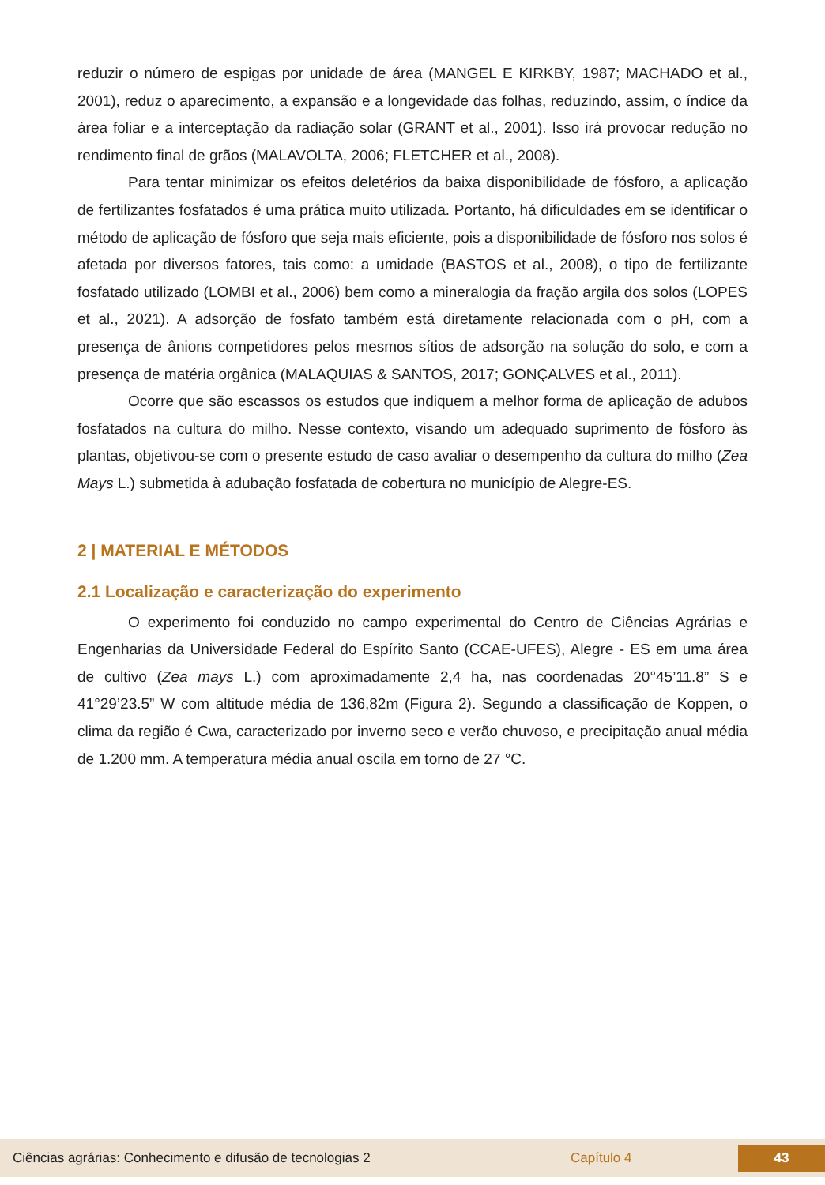reduzir o número de espigas por unidade de área (MANGEL E KIRKBY, 1987; MACHADO et al., 2001), reduz o aparecimento, a expansão e a longevidade das folhas, reduzindo, assim, o índice da área foliar e a interceptação da radiação solar (GRANT et al., 2001). Isso irá provocar redução no rendimento final de grãos (MALAVOLTA, 2006; FLETCHER et al., 2008).
Para tentar minimizar os efeitos deletérios da baixa disponibilidade de fósforo, a aplicação de fertilizantes fosfatados é uma prática muito utilizada. Portanto, há dificuldades em se identificar o método de aplicação de fósforo que seja mais eficiente, pois a disponibilidade de fósforo nos solos é afetada por diversos fatores, tais como: a umidade (BASTOS et al., 2008), o tipo de fertilizante fosfatado utilizado (LOMBI et al., 2006) bem como a mineralogia da fração argila dos solos (LOPES et al., 2021). A adsorção de fosfato também está diretamente relacionada com o pH, com a presença de ânions competidores pelos mesmos sítios de adsorção na solução do solo, e com a presença de matéria orgânica (MALAQUIAS & SANTOS, 2017; GONÇALVES et al., 2011).
Ocorre que são escassos os estudos que indiquem a melhor forma de aplicação de adubos fosfatados na cultura do milho. Nesse contexto, visando um adequado suprimento de fósforo às plantas, objetivou-se com o presente estudo de caso avaliar o desempenho da cultura do milho (Zea Mays L.) submetida à adubação fosfatada de cobertura no município de Alegre-ES.
2 | MATERIAL E MÉTODOS
2.1 Localização e caracterização do experimento
O experimento foi conduzido no campo experimental do Centro de Ciências Agrárias e Engenharias da Universidade Federal do Espírito Santo (CCAE-UFES), Alegre - ES em uma área de cultivo (Zea mays L.) com aproximadamente 2,4 ha, nas coordenadas 20°45’11.8” S e 41°29’23.5” W com altitude média de 136,82m (Figura 2). Segundo a classificação de Koppen, o clima da região é Cwa, caracterizado por inverno seco e verão chuvoso, e precipitação anual média de 1.200 mm. A temperatura média anual oscila em torno de 27 °C.
Ciências agrárias: Conhecimento e difusão de tecnologias 2 Capítulo 4 43